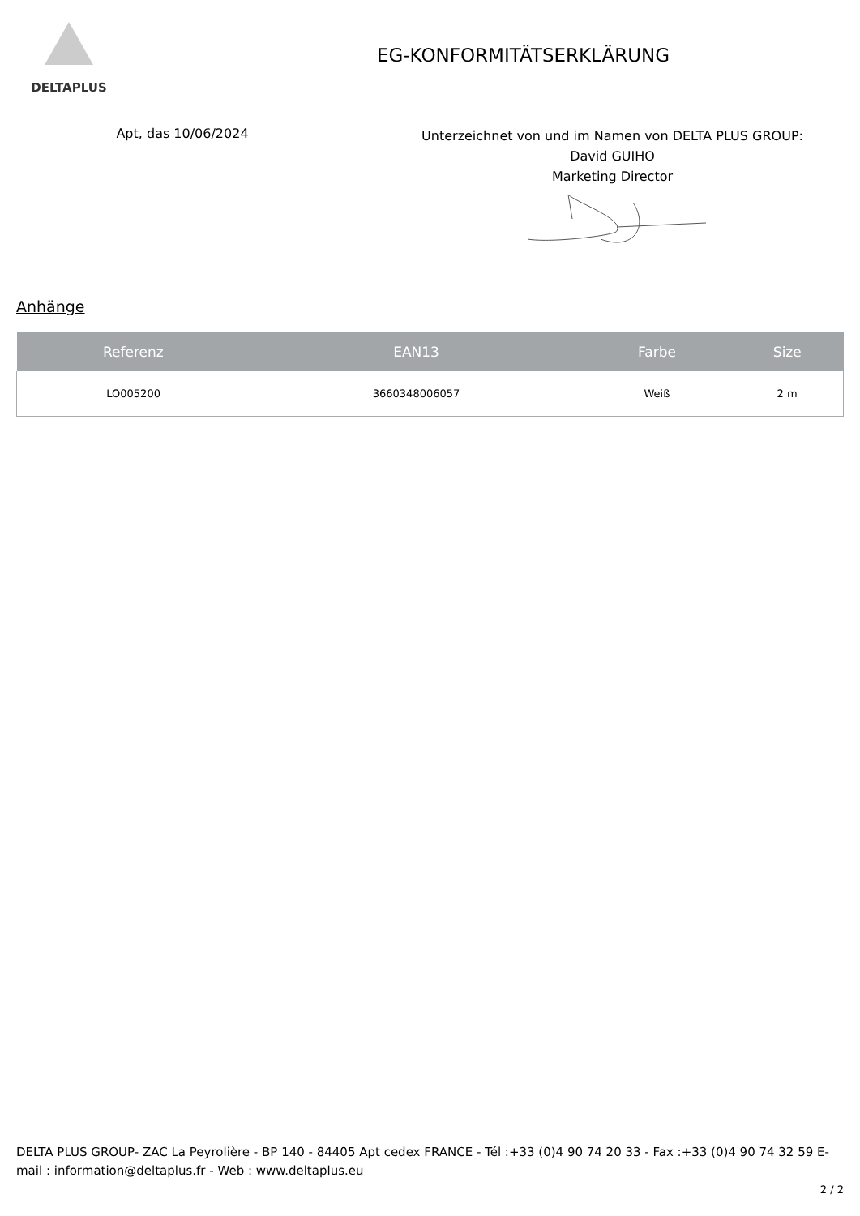DELTAPLUS
EG-KONFORMITÄTSERKLÄRUNG
Apt, das 10/06/2024
Unterzeichnet von und im Namen von DELTA PLUS GROUP:
David GUIHO
Marketing Director
Anhänge
| Referenz | EAN13 | Farbe | Size |
| --- | --- | --- | --- |
| LO005200 | 3660348006057 | Weiß | 2 m |
DELTA PLUS GROUP- ZAC La Peyrolière - BP 140 - 84405 Apt cedex FRANCE - Tél :+33 (0)4 90 74 20 33 - Fax :+33 (0)4 90 74 32 59 E-mail : information@deltaplus.fr - Web : www.deltaplus.eu
2 / 2